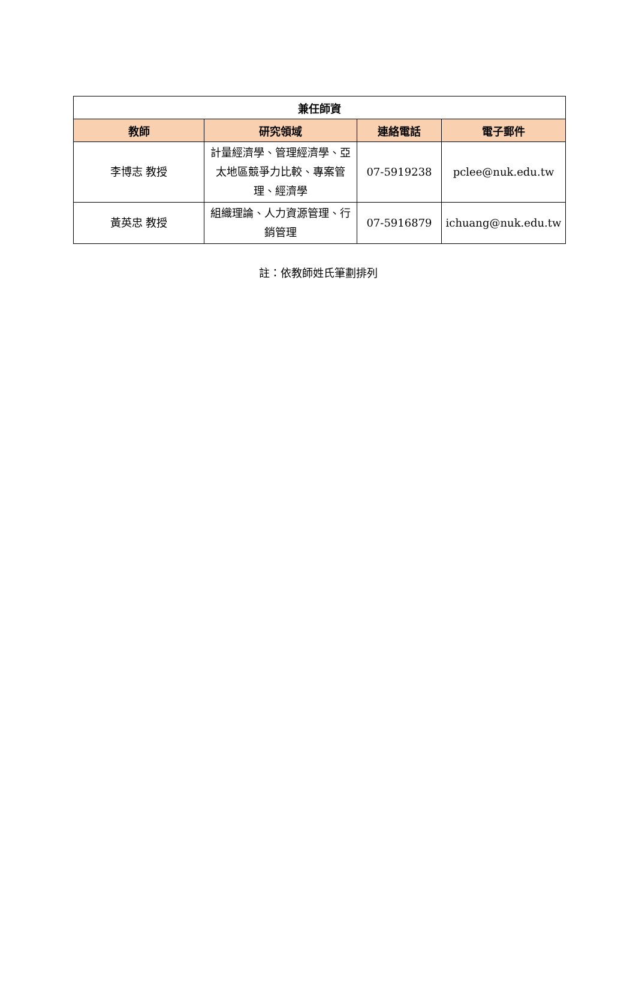| 兼任師資 | | | |
| --- | --- | --- | --- |
| 教師 | 研究領域 | 連絡電話 | 電子郵件 |
| 李博志 教授 | 計量經濟學、管理經濟學、亞太地區競爭力比較、專案管理、經濟學 | 07-5919238 | pclee@nuk.edu.tw |
| 黃英忠 教授 | 組織理論、人力資源管理、行銷管理 | 07-5916879 | ichuang@nuk.edu.tw |
註：依教師姓氏筆劃排列